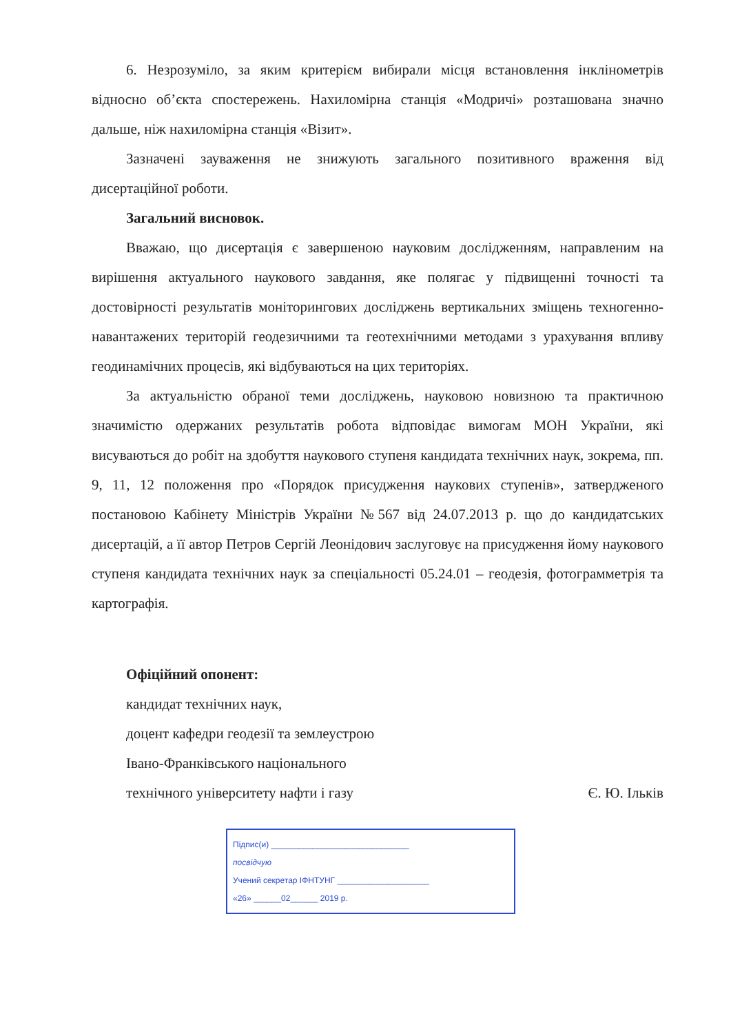6. Незрозуміло, за яким критерієм вибирали місця встановлення інклінометрів відносно об’єкта спостережень. Нахиломірна станція «Модричі» розташована значно дальше, ніж нахиломірна станція «Візит».
Зазначені зауваження не знижують загального позитивного враження від дисертаційної роботи.
Загальний висновок.
Вважаю, що дисертація є завершеною науковим дослідженням, направленим на вирішення актуального наукового завдання, яке полягає у підвищенні точності та достовірності результатів моніторингових досліджень вертикальних зміщень техногенно-навантажених територій геодезичними та геотехнічними методами з урахування впливу геодинамічних процесів, які відбуваються на цих територіях.
За актуальністю обраної теми досліджень, науковою новизною та практичною значимістю одержаних результатів робота відповідає вимогам МОН України, які висуваються до робіт на здобуття наукового ступеня кандидата технічних наук, зокрема, пп. 9, 11, 12 положення про «Порядок присудження наукових ступенів», затвердженого постановою Кабінету Міністрів України №567 від 24.07.2013 р. що до кандидатських дисертацій, а її автор Петров Сергій Леонідович заслуговує на присудження йому наукового ступеня кандидата технічних наук за спеціальності 05.24.01 – геодезія, фотограмметрія та картографія.
Офіційний опонент:
кандидат технічних наук,
доцент кафедри геодезії та землеустрою
Івано-Франківського національного
технічного університету нафти і газу Є. Ю. Ільків
Підпис(и) ______________________________
посвідчую
Учений секретар ІФНТУНГ ____________________
«26» ______02______ 2019 р.